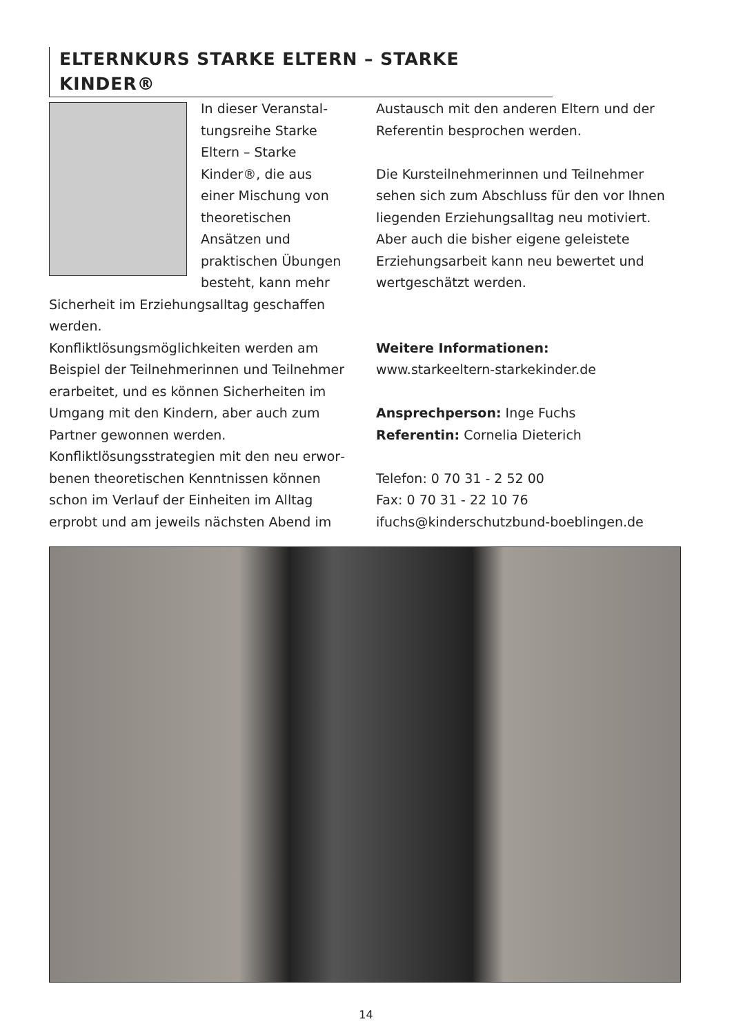ELTERNKURS STARKE ELTERN – STARKE KINDER®
In dieser Veranstal­tungsreihe Starke Eltern – Starke Kinder®, die aus einer Mischung von theore­tischen Ansätzen und praktischen Übungen besteht, kann mehr Sicherheit im Erzie­hungsalltag geschaf­fen werden.
Konfliktlösungsmöglichkeiten werden am Beispiel der Teilnehmerinnen und Teilnehmer erarbeitet, und es können Sicherheiten im Umgang mit den Kindern, aber auch zum Part­ner gewonnen werden.
Konfliktlösungsstrategien mit den neu erwor­benen theoretischen Kenntnissen können schon im Verlauf der Einheiten im Alltag erprobt und am jeweils nächsten Abend im
Austausch mit den anderen Eltern und der Referentin besprochen werden.
Die Kursteilnehmerinnen und Teilnehmer sehen sich zum Abschluss für den vor Ihnen liegenden Erziehungsalltag neu motiviert. Aber auch die bisher eigene geleistete Erziehungsarbeit kann neu bewertet und wertgeschätzt werden.
Weitere Informationen:
www.starkeeltern-starkekinder.de
Ansprechperson: Inge Fuchs
Referentin: Cornelia Dieterich
Telefon: 0 70 31 - 2 52 00
Fax: 0 70 31 - 22 10 76
ifuchs@kinderschutzbund-boeblingen.de
14